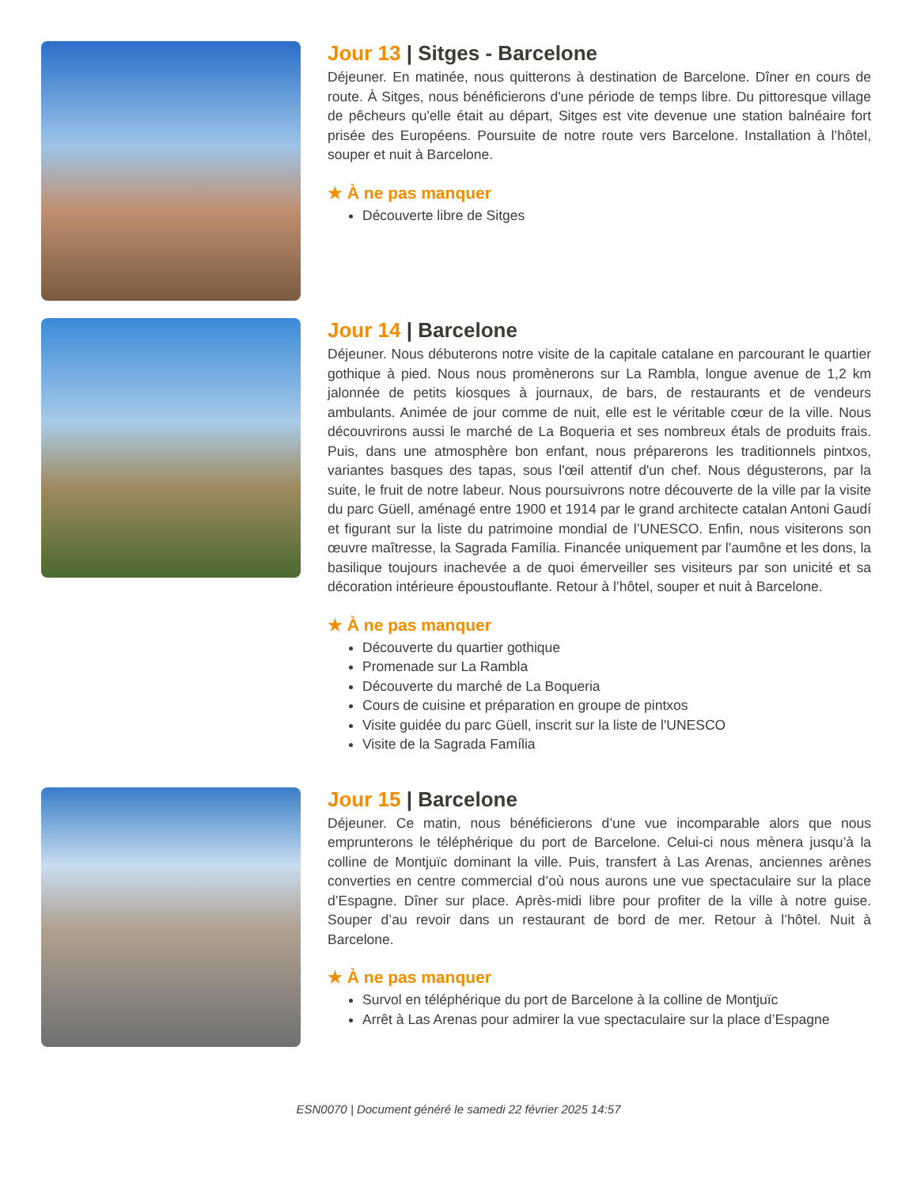Jour 13 | Sitges - Barcelone
Déjeuner. En matinée, nous quitterons à destination de Barcelone. Dîner en cours de route. À Sitges, nous bénéficierons d'une période de temps libre. Du pittoresque village de pêcheurs qu'elle était au départ, Sitges est vite devenue une station balnéaire fort prisée des Européens. Poursuite de notre route vers Barcelone. Installation à l’hôtel, souper et nuit à Barcelone.
★ À ne pas manquer
Découverte libre de Sitges
Jour 14 | Barcelone
Déjeuner. Nous débuterons notre visite de la capitale catalane en parcourant le quartier gothique à pied. Nous nous promènerons sur La Rambla, longue avenue de 1,2 km jalonnée de petits kiosques à journaux, de bars, de restaurants et de vendeurs ambulants. Animée de jour comme de nuit, elle est le véritable cœur de la ville. Nous découvrirons aussi le marché de La Boqueria et ses nombreux étals de produits frais. Puis, dans une atmosphère bon enfant, nous préparerons les traditionnels pintxos, variantes basques des tapas, sous l'œil attentif d'un chef. Nous dégusterons, par la suite, le fruit de notre labeur. Nous poursuivrons notre découverte de la ville par la visite du parc Güell, aménagé entre 1900 et 1914 par le grand architecte catalan Antoni Gaudí et figurant sur la liste du patrimoine mondial de l’UNESCO. Enfin, nous visiterons son œuvre maîtresse, la Sagrada Família. Financée uniquement par l’aumône et les dons, la basilique toujours inachevée a de quoi émerveiller ses visiteurs par son unicité et sa décoration intérieure époustouflante. Retour à l’hôtel, souper et nuit à Barcelone.
★ À ne pas manquer
Découverte du quartier gothique
Promenade sur La Rambla
Découverte du marché de La Boqueria
Cours de cuisine et préparation en groupe de pintxos
Visite guidée du parc Güell, inscrit sur la liste de l'UNESCO
Visite de la Sagrada Família
Jour 15 | Barcelone
Déjeuner. Ce matin, nous bénéficierons d’une vue incomparable alors que nous emprunterons le téléphérique du port de Barcelone. Celui-ci nous mènera jusqu’à la colline de Montjuïc dominant la ville. Puis, transfert à Las Arenas, anciennes arènes converties en centre commercial d’où nous aurons une vue spectaculaire sur la place d’Espagne. Dîner sur place. Après-midi libre pour profiter de la ville à notre guise. Souper d’au revoir dans un restaurant de bord de mer. Retour à l’hôtel. Nuit à Barcelone.
★ À ne pas manquer
Survol en téléphérique du port de Barcelone à la colline de Montjuïc
Arrêt à Las Arenas pour admirer la vue spectaculaire sur la place d’Espagne
ESN0070 | Document généré le samedi 22 février 2025 14:57